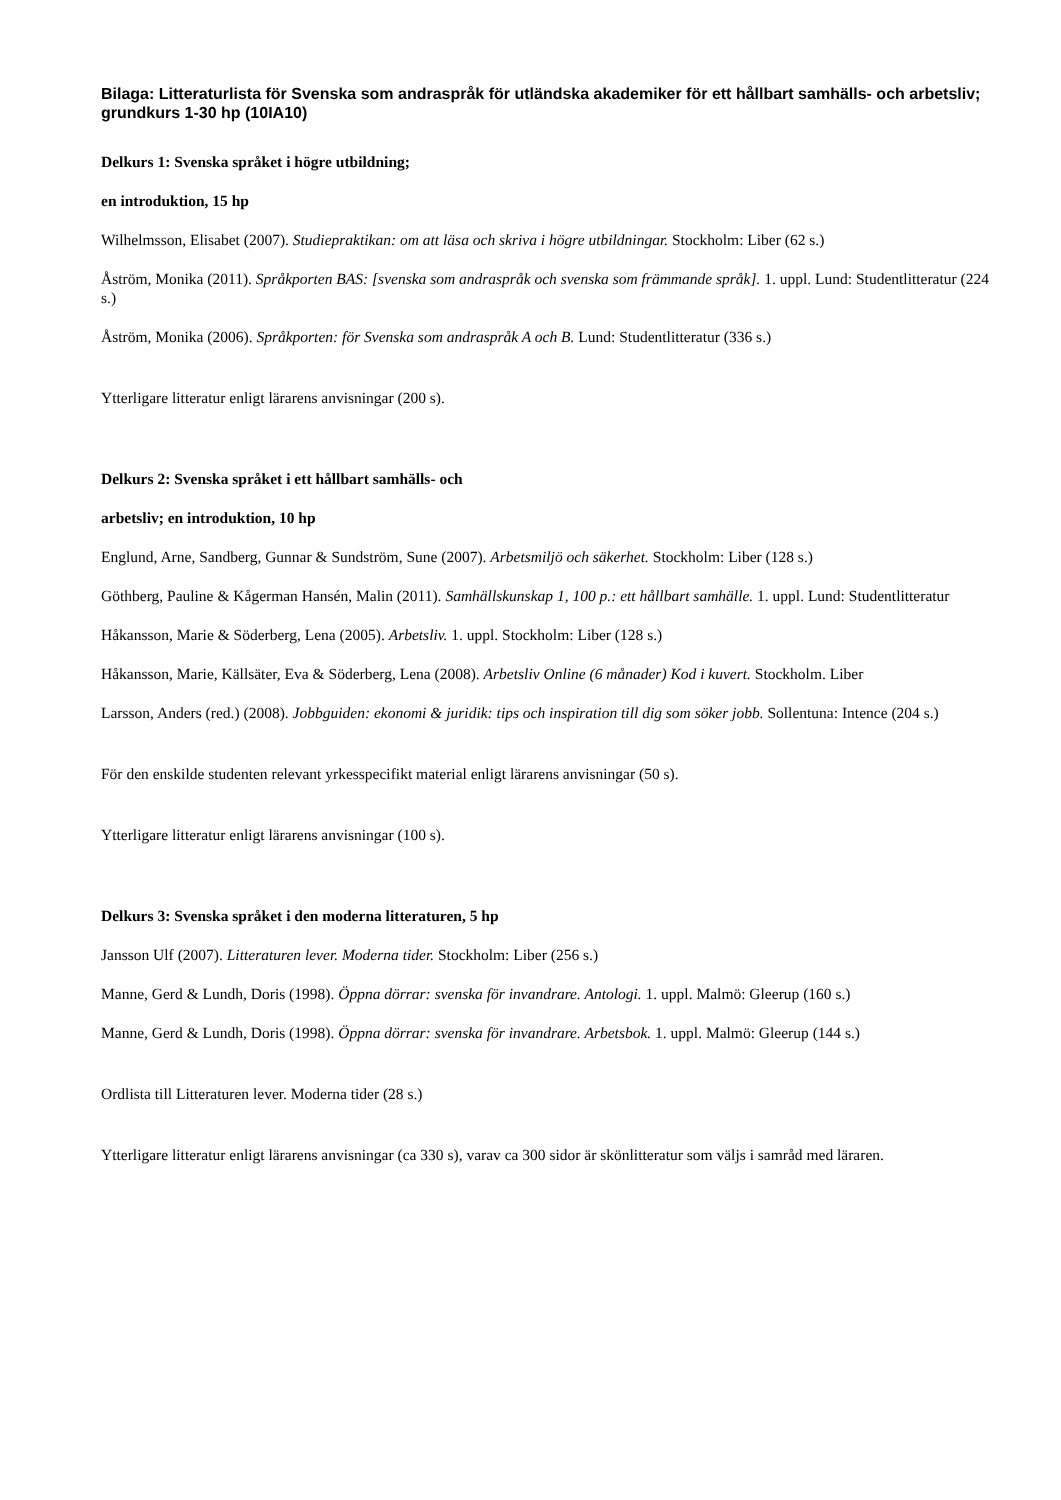Bilaga: Litteraturlista för Svenska som andraspråk för utländska akademiker för ett hållbart samhälls- och arbetsliv; grundkurs 1-30 hp (10IA10)
Delkurs 1: Svenska språket i högre utbildning;
en introduktion, 15 hp
Wilhelmsson, Elisabet (2007). Studiepraktikan: om att läsa och skriva i högre utbildningar. Stockholm: Liber (62 s.)
Åström, Monika (2011). Språkporten BAS: [svenska som andraspråk och svenska som främmande språk]. 1. uppl. Lund: Studentlitteratur (224 s.)
Åström, Monika (2006). Språkporten: för Svenska som andraspråk A och B. Lund: Studentlitteratur (336 s.)
Ytterligare litteratur enligt lärarens anvisningar (200 s).
Delkurs 2: Svenska språket i ett hållbart samhälls- och
arbetsliv; en introduktion, 10 hp
Englund, Arne, Sandberg, Gunnar & Sundström, Sune (2007). Arbetsmiljö och säkerhet. Stockholm: Liber (128 s.)
Göthberg, Pauline & Kågerman Hansén, Malin (2011). Samhällskunskap 1, 100 p.: ett hållbart samhälle. 1. uppl. Lund: Studentlitteratur
Håkansson, Marie & Söderberg, Lena (2005). Arbetsliv. 1. uppl. Stockholm: Liber (128 s.)
Håkansson, Marie, Källsäter, Eva & Söderberg, Lena (2008). Arbetsliv Online (6 månader) Kod i kuvert. Stockholm. Liber
Larsson, Anders (red.) (2008). Jobbguiden: ekonomi & juridik: tips och inspiration till dig som söker jobb. Sollentuna: Intence (204 s.)
För den enskilde studenten relevant yrkesspecifikt material enligt lärarens anvisningar (50 s).
Ytterligare litteratur enligt lärarens anvisningar (100 s).
Delkurs 3: Svenska språket i den moderna litteraturen, 5 hp
Jansson Ulf (2007). Litteraturen lever. Moderna tider. Stockholm: Liber (256 s.)
Manne, Gerd & Lundh, Doris (1998). Öppna dörrar: svenska för invandrare. Antologi. 1. uppl. Malmö: Gleerup (160 s.)
Manne, Gerd & Lundh, Doris (1998). Öppna dörrar: svenska för invandrare. Arbetsbok. 1. uppl. Malmö: Gleerup (144 s.)
Ordlista till Litteraturen lever. Moderna tider (28 s.)
Ytterligare litteratur enligt lärarens anvisningar (ca 330 s), varav ca 300 sidor är skönlitteratur som väljs i samråd med läraren.